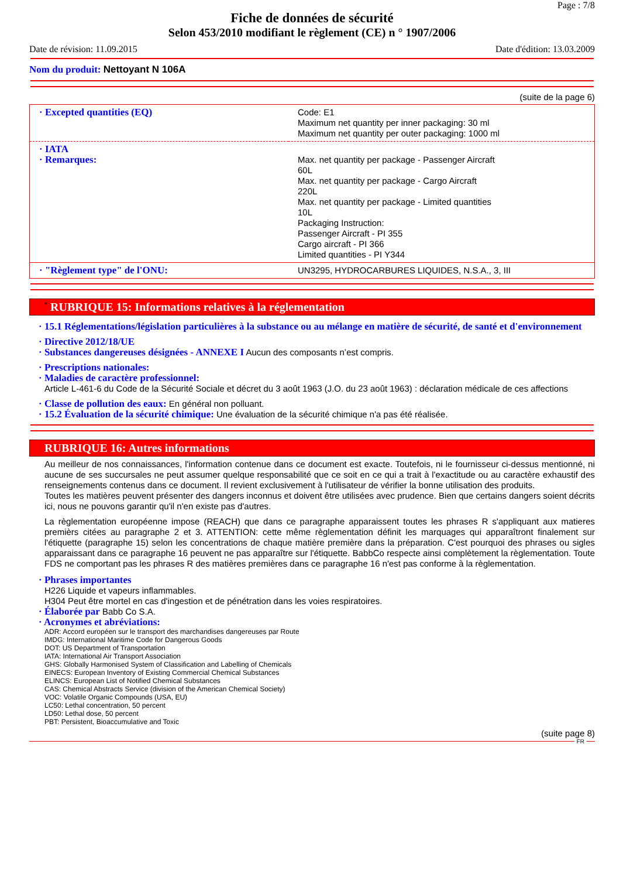Page : 7/8
Fiche de données de sécurité
Selon 453/2010 modifiant le règlement (CE) n ° 1907/2006
Date de révision: 11.09.2015 Date d'édition: 13.03.2009
Nom du produit: Nettoyant N 106A
(suite de la page 6)
| · Excepted quantities (EQ) | Code: E1 Maximum net quantity per inner packaging: 30 ml Maximum net quantity per outer packaging: 1000 ml |
| · IATA · Remarques: | Max. net quantity per package - Passenger Aircraft 60L Max. net quantity per package - Cargo Aircraft 220L Max. net quantity per package - Limited quantities 10L Packaging Instruction: Passenger Aircraft - PI 355 Cargo aircraft - PI 366 Limited quantities - PI Y344 |
| · "Règlement type" de l'ONU: | UN3295, HYDROCARBURES LIQUIDES, N.S.A., 3, III |
<sup>*</sup> RUBRIQUE 15: Informations relatives à la réglementation
· 15.1 Réglementations/législation particulières à la substance ou au mélange en matière de sécurité, de santé et d'environnement
· Directive 2012/18/UE
· Substances dangereuses désignées - ANNEXE I Aucun des composants n’est compris.
· Prescriptions nationales:
· Maladies de caractère professionnel:
Article L-461-6 du Code de la Sécurité Sociale et décret du 3 août 1963 (J.O. du 23 août 1963) : déclaration médicale de ces affections
· Classe de pollution des eaux: En général non polluant.
· 15.2 Évaluation de la sécurité chimique: Une évaluation de la sécurité chimique n'a pas été réalisée.
RUBRIQUE 16: Autres informations
Au meilleur de nos connaissances, l'information contenue dans ce document est exacte. Toutefois, ni le fournisseur ci-dessus mentionné, ni aucune de ses succursales ne peut assumer quelque responsabilité que ce soit en ce qui a trait à l'exactitude ou au caractère exhaustif des renseignements contenus dans ce document. Il revient exclusivement à l'utilisateur de vérifier la bonne utilisation des produits.
Toutes les matières peuvent présenter des dangers inconnus et doivent être utilisées avec prudence. Bien que certains dangers soient décrits ici, nous ne pouvons garantir qu'il n'en existe pas d'autres.
La règlementation européenne impose (REACH) que dans ce paragraphe apparaissent toutes les phrases R s'appliquant aux matieres premièrs citées au paragraphe 2 et 3. ATTENTION: cette même règlementation définit les marquages qui apparaîtront finalement sur l'étiquette (paragraphe 15) selon les concentrations de chaque matière première dans la préparation. C'est pourquoi des phrases ou sigles apparaissant dans ce paragraphe 16 peuvent ne pas apparaître sur l'étiquette. BabbCo respecte ainsi complètement la règlementation. Toute FDS ne comportant pas les phrases R des matières premières dans ce paragraphe 16 n'est pas conforme à la règlementation.
· Phrases importantes
H226 Liquide et vapeurs inflammables.
H304 Peut être mortel en cas d'ingestion et de pénétration dans les voies respiratoires.
· Élaborée par Babb Co S.A.
· Acronymes et abréviations:
ADR: Accord européen sur le transport des marchandises dangereuses par Route
IMDG: International Maritime Code for Dangerous Goods
DOT: US Department of Transportation
IATA: International Air Transport Association
GHS: Globally Harmonised System of Classification and Labelling of Chemicals
EINECS: European Inventory of Existing Commercial Chemical Substances
ELINCS: European List of Notified Chemical Substances
CAS: Chemical Abstracts Service (division of the American Chemical Society)
VOC: Volatile Organic Compounds (USA, EU)
LC50: Lethal concentration, 50 percent
LD50: Lethal dose, 50 percent
PBT: Persistent, Bioaccumulative and Toxic
(suite page 8)
FR